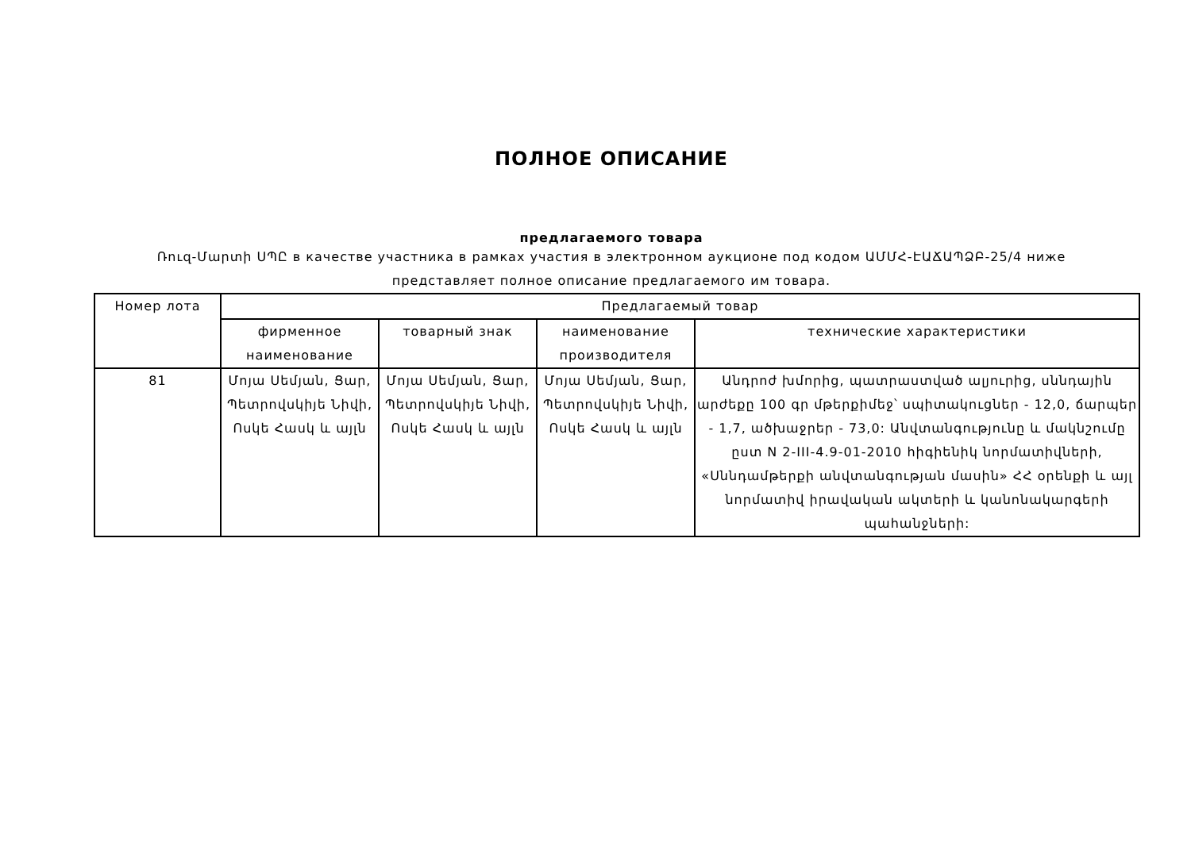ПОЛНОЕ ОПИСАНИЕ
предлагаемого товара
Ռուզ-Մարտի ՍՊԸ в качестве участника в рамках участия в электронном аукционе под кодом ԱՄՄՀ-ԷԱՃԱՊՁԲ-25/4 ниже
представляет полное описание предлагаемого им товара.
| Номер лота | Предлагаемый товар | | | |
| --- | --- | --- | --- | --- |
| | фирменное наименование | товарный знак | наименование производителя | технические характеристики |
| 81 | Մոյա Սեմյան, Ցար, Պետրովսկիյե Նիվի, Ոսկե Հասկ և այլն | Մոյա Սեմյան, Ցար, Պետրովսկիյե Նիվի, Ոսկե Հասկ և այլն | Մոյա Սեմյան, Ցար, Պետրովսկիյե Նիվի, Ոսկե Հասկ և այլն | Անդրոժ խմորից, պատրաստված ալյուրից, սննդային արժեքը 100 գր մթերքիմեջ՝ սպիտակուցներ - 12,0, ճարպեր - 1,7, ածխաջրեր - 73,0: Անվտանգությունը և մակնշումը ըստ N 2-III-4.9-01-2010 հիգիենիկ նորմատիվների, «Սննդամթերքի անվտանգության մասին» ՀՀ օրենքի և այլ նորմատիվ իրավական ակտերի և կանոնակարգերի պահանջների: |